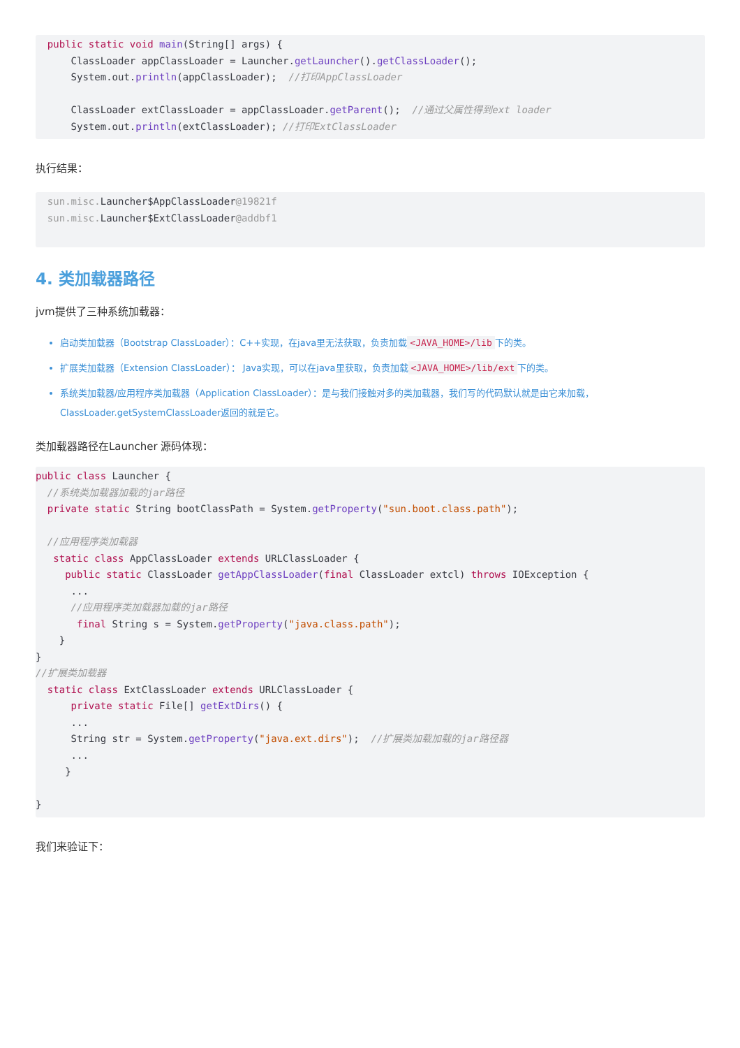public static void main(String[] args) {
      ClassLoader appClassLoader = Launcher.getLauncher().getClassLoader();
      System.out.println(appClassLoader);  //打印AppClassLoader

      ClassLoader extClassLoader = appClassLoader.getParent();  //通过父属性得到ext loader
      System.out.println(extClassLoader); //打印ExtClassLoader
执行结果：
  sun.misc. Launcher$AppClassLoader@19821f
  sun.misc. Launcher$ExtClassLoader@addbf1
4. 类加载器路径
jvm提供了三种系统加载器：
启动类加载器（Bootstrap ClassLoader）：C++实现，在java里无法获取，负责加载 <JAVA_HOME>/lib 下的类。
扩展类加载器（Extension ClassLoader）： Java实现，可以在java里获取，负责加载 <JAVA_HOME>/lib/ext 下的类。
系统类加载器/应用程序类加载器（Application ClassLoader）：是与我们接触对多的类加载器，我们写的代码默认就是由它来加载，ClassLoader.getSystemClassLoader返回的就是它。
类加载器路径在Launcher 源码体现：
public class Launcher {
  //系统类加载器加载的jar路径
  private static String bootClassPath = System.getProperty("sun.boot.class.path");

  //应用程序类加载器
   static class AppClassLoader extends URLClassLoader {
     public static ClassLoader getAppClassLoader(final ClassLoader extcl) throws IOException {
      ...
      //应用程序类加载器加载的jar路径
       final String s = System.getProperty("java.class.path");
    }
}
//扩展类加载器
  static class ExtClassLoader extends URLClassLoader {
      private static File[] getExtDirs() {
      ...
      String str = System.getProperty("java.ext.dirs");  //扩展类加载加载的jar路径器
      ...
     }

}
我们来验证下：